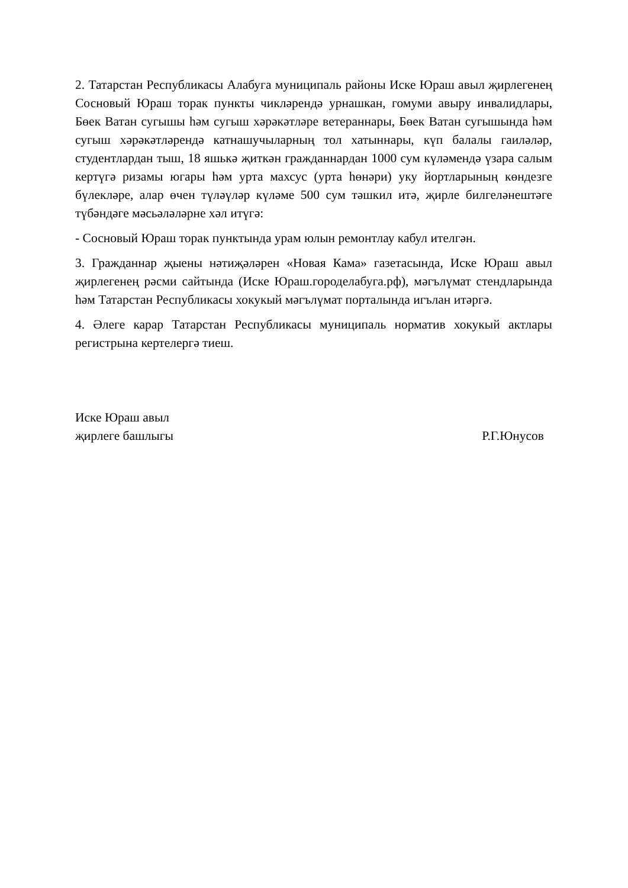2. Татарстан Республикасы Алабуга муниципаль районы Иске Юраш авыл җирлегенең Сосновый Юраш торак пункты чикләрендә урнашкан, гомуми авыру инвалидлары, Бөек Ватан сугышы һәм сугыш хәрәкәтләре ветераннары, Бөек Ватан сугышында һәм сугыш хәрәкәтләрендә катнашучыларның тол хатыннары, күп балалы гаиләләр, студентлардан тыш, 18 яшькә җиткән гражданнардан 1000 сум күләмендә үзара салым кертүгә ризамы югары һәм урта махсус (урта һөнәри) уку йортларының көндезге бүлекләре, алар өчен түләүләр күләме 500 сум тәшкил итә, җирле билгеләнештәге түбәндәге мәсьәләләрне хәл итүгә:
- Сосновый Юраш торак пунктында урам юлын ремонтлау кабул ителгән.
3. Гражданнар җыены нәтиҗәләрен «Новая Кама» газетасында, Иске Юраш авыл җирлегенең рәсми сайтында (Иске Юраш.городелабуга.рф), мәгълүмат стендларында һәм Татарстан Республикасы хокукый мәгълүмат порталында игълан итәргә.
4. Әлеге карар Татарстан Республикасы муниципаль норматив хокукый актлары регистрына кертелергә тиеш.
Иске Юраш авыл
җирлеге башлыгы
Р.Г.Юнусов